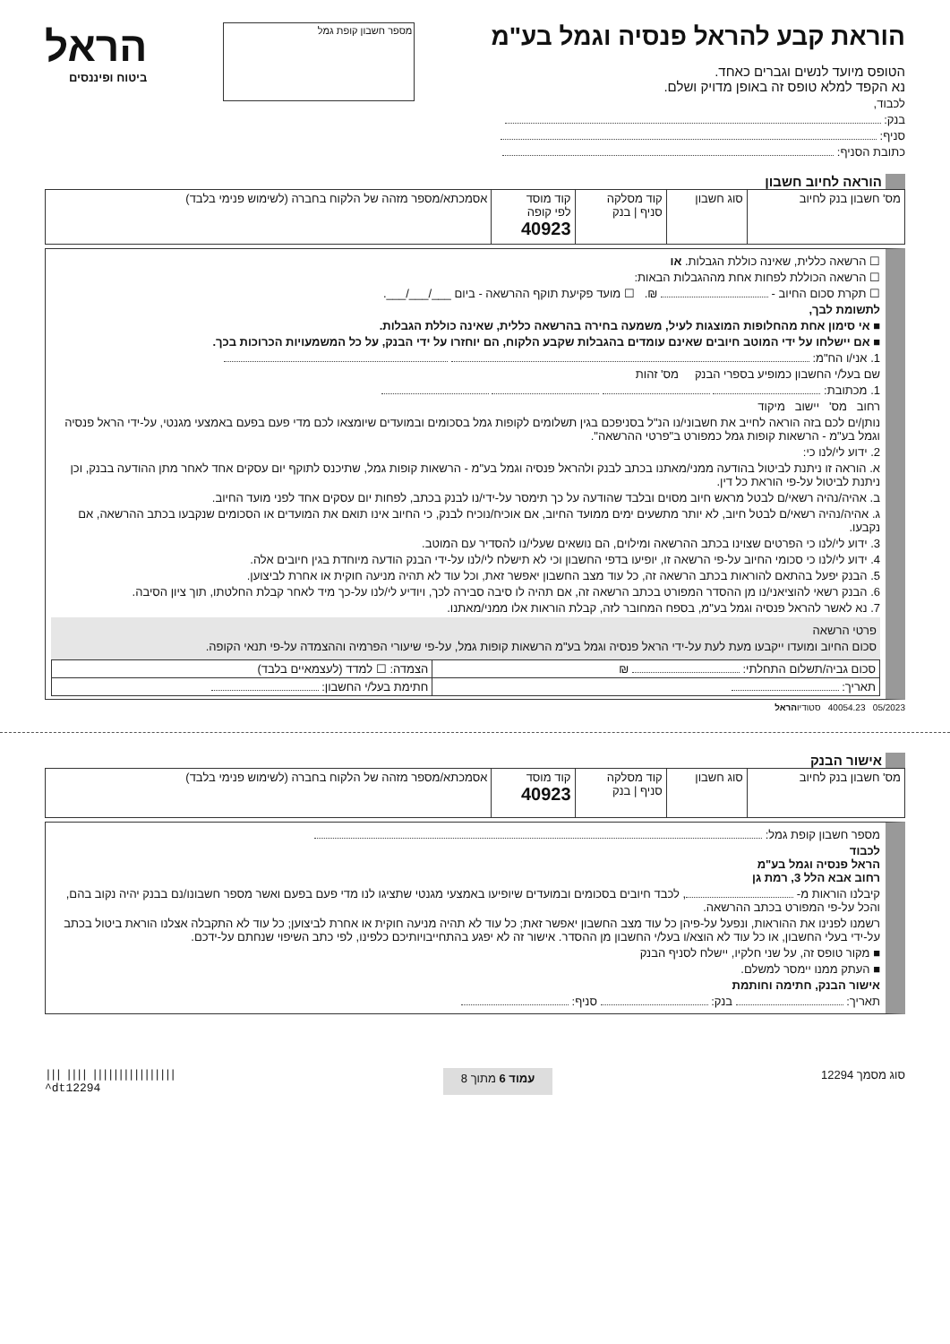הוראת קבע להראל פנסיה וגמל בע"מ
הטופס מיועד לנשים וגברים כאחד.
נא הקפד למלא טופס זה באופן מדויק ושלם.
לכבוד,
בנק:
סניף:
כתובת הסניף:
מספר חשבון קופת גמל
הראל
ביטוח ופיננסים
הוראה לחיוב חשבון
| מס' חשבון בנק לחיוב | סוג חשבון | קוד מסלקה סניף / בנק | קוד מוסד לפי קופה 40923 | אסמכתא/מספר מזהה של הלקוח בחברה (לשימוש פנימי בלבד) |
☐ הרשאה כללית, שאינה כוללת הגבלות. או
☐ הרשאה הכוללת לפחות אחת מההגבלות הבאות:
☐ תקרת סכום החיוב - ₪. ☐ מועד פקיעת תוקף ההרשאה - ביום ___/___/___.
לתשומת לבך,
■ אי סימון אחת מהחלופות המוצגות לעיל, משמעה בחירה בהרשאה כללית, שאינה כוללת הגבלות.
■ אם יישלחו על ידי המוטב חיובים שאינם עומדים בהגבלות שקבע הלקוח, הם יוחזרו על ידי הבנק, על כל המשמעויות הכרוכות בכך.
1. אני/ו הח"מ:
שם בעל/י החשבון כמופיע בספרי הבנק מס' זהות
1. מכתובת:
רחוב מס' יישוב מיקוד
נותן/ים לכם בזה הוראה לחייב את חשבוני/נו הנ"ל בסניפכם בגין תשלומים לקופות גמל בסכומים ובמועדים שיומצאו לכם מדי פעם בפעם באמצעי מגנטי, על-ידי הראל פנסיה וגמל בע"מ - הרשאות קופות גמל כמפורט ב"פרטי ההרשאה".
2. ידוע לי/לנו כי:
א. הוראה זו ניתנת לביטול בהודעה ממני/מאתנו בכתב לבנק ולהראל פנסיה וגמל בע"מ - הרשאות קופות גמל, שתיכנס לתוקף יום עסקים אחד לאחר מתן ההודעה בבנק, וכן ניתנת לביטול על-פי הוראת כל דין.
ב. אהיה/נהיה רשאי/ם לבטל מראש חיוב מסוים ובלבד שהודעה על כך תימסר על-ידי/נו לבנק בכתב, לפחות יום עסקים אחד לפני מועד החיוב.
ג. אהיה/נהיה רשאי/ם לבטל חיוב, לא יותר מתשעים ימים ממועד החיוב, אם אוכיח/נוכיח לבנק, כי החיוב אינו תואם את המועדים או הסכומים שנקבעו בכתב ההרשאה, אם נקבעו.
3. ידוע לי/לנו כי הפרטים שצוינו בכתב ההרשאה ומילוים, הם נושאים שעלי/נו להסדיר עם המוטב.
4. ידוע לי/לנו כי סכומי החיוב על-פי הרשאה זו, יופיעו בדפי החשבון וכי לא תישלח לי/לנו על-ידי הבנק הודעה מיוחדת בגין חיובים אלה.
5. הבנק יפעל בהתאם להוראות בכתב הרשאה זה, כל עוד מצב החשבון יאפשר זאת, וכל עוד לא תהיה מניעה חוקית או אחרת לביצוען.
6. הבנק רשאי להוציאני/נו מן ההסדר המפורט בכתב הרשאה זה, אם תהיה לו סיבה סבירה לכך, ויודיע לי/לנו על-כך מיד לאחר קבלת החלטתו, תוך ציון הסיבה.
7. נא לאשר להראל פנסיה וגמל בע"מ, בספח המחובר לזה, קבלת הוראות אלו ממני/מאתנו.
פרטי הרשאה
סכום החיוב ומועדו ייקבעו מעת לעת על-ידי הראל פנסיה וגמל בע"מ הרשאות קופות גמל, על-פי שיעורי הפרמיה וההצמדה על-פי תנאי הקופה.
| סכום גביה/תשלום התחלתי: ₪ | הצמדה: ☐ למדד (לעצמאיים בלבד) |
| תאריך: | חתימת בעל/י החשבון: |
05/2023 40054.23 סטודיוהראל
אישור הבנק
| מס' חשבון בנק לחיוב | סוג חשבון | קוד מסלקה סניף / בנק | קוד מוסד 40923 | אסמכתא/מספר מזהה של הלקוח בחברה (לשימוש פנימי בלבד) |
מספר חשבון קופת גמל:
לכבוד
הראל פנסיה וגמל בע"מ
רחוב אבא הלל 3, רמת גן
קיבלנו הוראות מ- , לכבד חיובים בסכומים ובמועדים שיופיעו באמצעי מגנטי שתציגו לנו מדי פעם בפעם ואשר מספר חשבונו/נם בבנק יהיה נקוב בהם, והכל על-פי המפורט בכתב ההרשאה.
רשמנו לפנינו את ההוראות, ונפעל על-פיהן כל עוד מצב החשבון יאפשר זאת; כל עוד לא תהיה מניעה חוקית או אחרת לביצוען; כל עוד לא התקבלה אצלנו הוראת ביטול בכתב על-ידי בעלי החשבון, או כל עוד לא הוצא/ו בעל/י החשבון מן ההסדר. אישור זה לא יפגע בהתחייבויותיכם כלפינו, לפי כתב השיפוי שנחתם על-ידכם.
■ מקור טופס זה, על שני חלקיו, יישלח לסניף הבנק
■ העתק ממנו יימסר למשלם.
אישור הבנק, חתימה וחותמת
תאריך: בנק: סניף:
סוג מסמך 12294 עמוד 6 מתוך 8 ||| |||| ||||||||||||||||
^dt12294